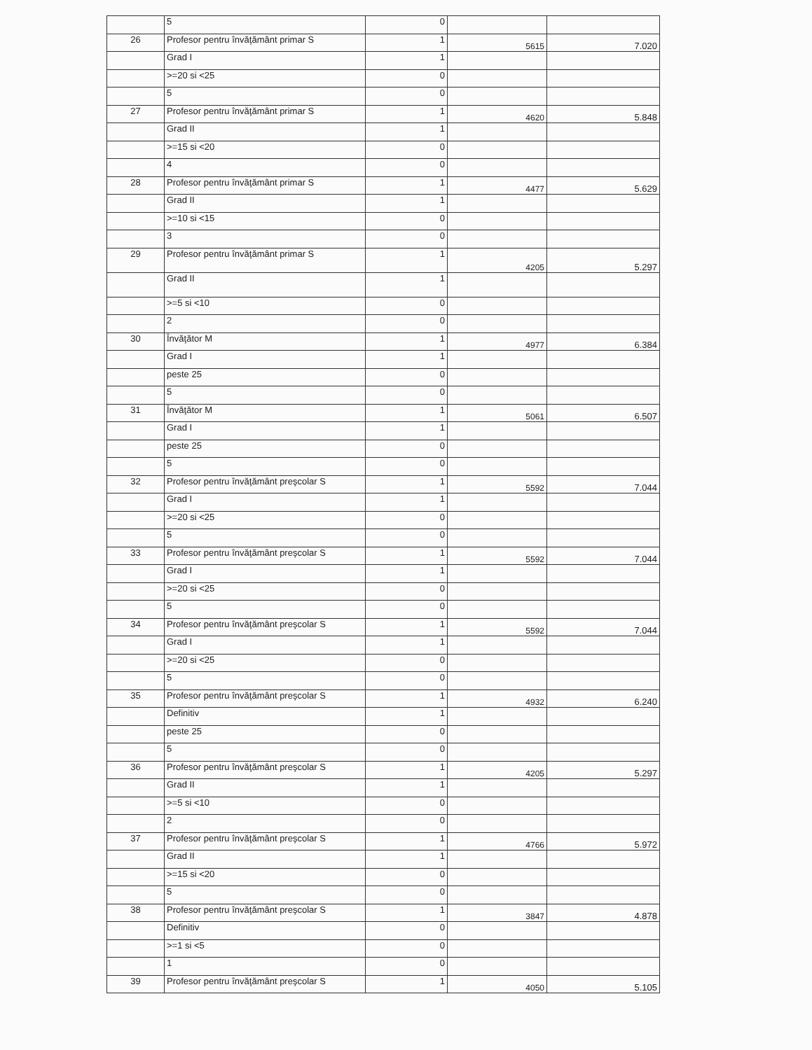| | 5 | 0 | | |
| 26 | Profesor pentru învăţământ primar S | 1 | 5615 | 7.020 |
| | Grad I | 1 | | |
| | >=20 si <25 | 0 | | |
| | 5 | 0 | | |
| 27 | Profesor pentru învăţământ primar S | 1 | 4620 | 5.848 |
| | Grad II | 1 | | |
| | >=15 si <20 | 0 | | |
| | 4 | 0 | | |
| 28 | Profesor pentru învăţământ primar S | 1 | 4477 | 5.629 |
| | Grad II | 1 | | |
| | >=10 si <15 | 0 | | |
| | 3 | 0 | | |
| 29 | Profesor pentru învăţământ primar S | 1 | 4205 | 5.297 |
| | Grad II | 1 | | |
| | >=5 si <10 | 0 | | |
| | 2 | 0 | | |
| 30 | Învăţător M | 1 | 4977 | 6.384 |
| | Grad I | 1 | | |
| | peste 25 | 0 | | |
| | 5 | 0 | | |
| 31 | Învăţător M | 1 | 5061 | 6.507 |
| | Grad I | 1 | | |
| | peste 25 | 0 | | |
| | 5 | 0 | | |
| 32 | Profesor pentru învăţământ preşcolar S | 1 | 5592 | 7.044 |
| | Grad I | 1 | | |
| | >=20 si <25 | 0 | | |
| | 5 | 0 | | |
| 33 | Profesor pentru învăţământ preşcolar S | 1 | 5592 | 7.044 |
| | Grad I | 1 | | |
| | >=20 si <25 | 0 | | |
| | 5 | 0 | | |
| 34 | Profesor pentru învăţământ preşcolar S | 1 | 5592 | 7.044 |
| | Grad I | 1 | | |
| | >=20 si <25 | 0 | | |
| | 5 | 0 | | |
| 35 | Profesor pentru învăţământ preşcolar S | 1 | 4932 | 6.240 |
| | Definitiv | 1 | | |
| | peste 25 | 0 | | |
| | 5 | 0 | | |
| 36 | Profesor pentru învăţământ preşcolar S | 1 | 4205 | 5.297 |
| | Grad II | 1 | | |
| | >=5 si <10 | 0 | | |
| | 2 | 0 | | |
| 37 | Profesor pentru învăţământ preşcolar S | 1 | 4766 | 5.972 |
| | Grad II | 1 | | |
| | >=15 si <20 | 0 | | |
| | 5 | 0 | | |
| 38 | Profesor pentru învăţământ preşcolar S | 1 | 3847 | 4.878 |
| | Definitiv | 0 | | |
| | >=1 si <5 | 0 | | |
| | 1 | 0 | | |
| 39 | Profesor pentru învăţământ preşcolar S | 1 | 4050 | 5.105 |